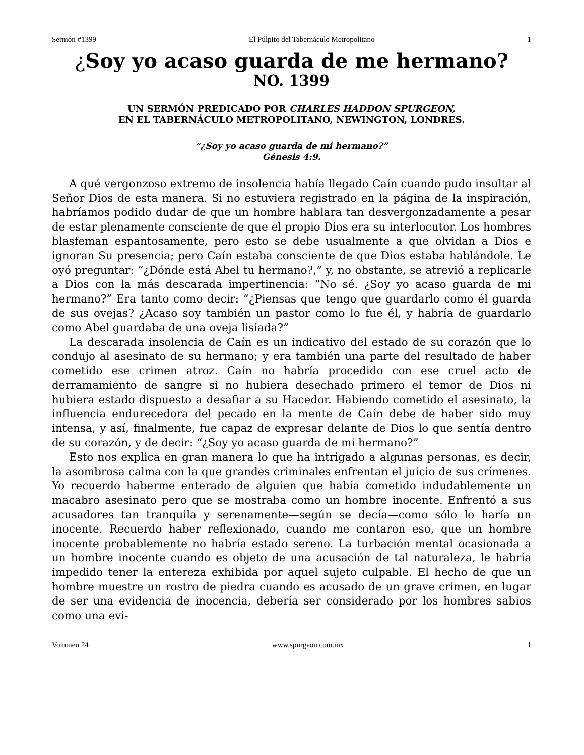Sermón #1399 El Púlpito del Tabernáculo Metropolitano 1
¿Soy yo acaso guarda de me hermano?
NO. 1399
UN SERMÓN PREDICADO POR CHARLES HADDON SPURGEON,
EN EL TABERNÁCULO METROPOLITANO, NEWINGTON, LONDRES.
“¿Soy yo acaso guarda de mi hermano?”
Génesis 4:9.
A qué vergonzoso extremo de insolencia había llegado Caín cuando pudo insultar al Señor Dios de esta manera. Si no estuviera registrado en la página de la inspiración, habríamos podido dudar de que un hombre hablara tan desvergonzadamente a pesar de estar plenamente consciente de que el propio Dios era su interlocutor. Los hombres blasfeman espantosamente, pero esto se debe usualmente a que olvidan a Dios e ignoran Su presencia; pero Caín estaba consciente de que Dios estaba hablándole. Le oyó preguntar: “¿Dónde está Abel tu hermano?,” y, no obstante, se atrevió a replicarle a Dios con la más descarada impertinencia: “No sé. ¿Soy yo acaso guarda de mi hermano?” Era tanto como decir: “¿Piensas que tengo que guardarlo como él guarda de sus ovejas? ¿Acaso soy también un pastor como lo fue él, y habría de guardarlo como Abel guardaba de una oveja lisiada?”
La descarada insolencia de Caín es un indicativo del estado de su corazón que lo condujo al asesinato de su hermano; y era también una parte del resultado de haber cometido ese crimen atroz. Caín no habría procedido con ese cruel acto de derramamiento de sangre si no hubiera desechado primero el temor de Dios ni hubiera estado dispuesto a desafiar a su Hacedor. Habiendo cometido el asesinato, la influencia endurecedora del pecado en la mente de Caín debe de haber sido muy intensa, y así, finalmente, fue capaz de expresar delante de Dios lo que sentía dentro de su corazón, y de decir: “¿Soy yo acaso guarda de mi hermano?”
Esto nos explica en gran manera lo que ha intrigado a algunas personas, es decir, la asombrosa calma con la que grandes criminales enfrentan el juicio de sus crímenes. Yo recuerdo haberme enterado de alguien que había cometido indudablemente un macabro asesinato pero que se mostraba como un hombre inocente. Enfrentó a sus acusadores tan tranquila y serenamente—según se decía—como sólo lo haría un inocente. Recuerdo haber reflexionado, cuando me contaron eso, que un hombre inocente probablemente no habría estado sereno. La turbación mental ocasionada a un hombre inocente cuando es objeto de una acusación de tal naturaleza, le habría impedido tener la entereza exhibida por aquel sujeto culpable. El hecho de que un hombre muestre un rostro de piedra cuando es acusado de un grave crimen, en lugar de ser una evidencia de inocencia, debería ser considerado por los hombres sabios como una evi-
Volumen 24 www.spurgeon.com.mx 1